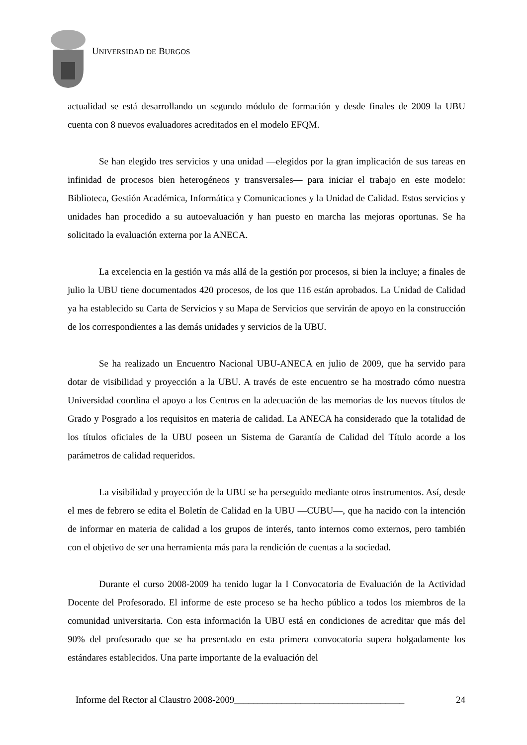UNIVERSIDAD DE BURGOS
actualidad se está desarrollando un segundo módulo de formación y desde finales de 2009 la UBU cuenta con 8 nuevos evaluadores acreditados en el modelo EFQM.
Se han elegido tres servicios y una unidad —elegidos por la gran implicación de sus tareas en infinidad de procesos bien heterogéneos y transversales— para iniciar el trabajo en este modelo: Biblioteca, Gestión Académica, Informática y Comunicaciones y la Unidad de Calidad. Estos servicios y unidades han procedido a su autoevaluación y han puesto en marcha las mejoras oportunas. Se ha solicitado la evaluación externa por la ANECA.
La excelencia en la gestión va más allá de la gestión por procesos, si bien la incluye; a finales de julio la UBU tiene documentados 420 procesos, de los que 116 están aprobados. La Unidad de Calidad ya ha establecido su Carta de Servicios y su Mapa de Servicios que servirán de apoyo en la construcción de los correspondientes a las demás unidades y servicios de la UBU.
Se ha realizado un Encuentro Nacional UBU-ANECA en julio de 2009, que ha servido para dotar de visibilidad y proyección a la UBU. A través de este encuentro se ha mostrado cómo nuestra Universidad coordina el apoyo a los Centros en la adecuación de las memorias de los nuevos títulos de Grado y Posgrado a los requisitos en materia de calidad. La ANECA ha considerado que la totalidad de los títulos oficiales de la UBU poseen un Sistema de Garantía de Calidad del Título acorde a los parámetros de calidad requeridos.
La visibilidad y proyección de la UBU se ha perseguido mediante otros instrumentos. Así, desde el mes de febrero se edita el Boletín de Calidad en la UBU —CUBU—, que ha nacido con la intención de informar en materia de calidad a los grupos de interés, tanto internos como externos, pero también con el objetivo de ser una herramienta más para la rendición de cuentas a la sociedad.
Durante el curso 2008-2009 ha tenido lugar la I Convocatoria de Evaluación de la Actividad Docente del Profesorado. El informe de este proceso se ha hecho público a todos los miembros de la comunidad universitaria. Con esta información la UBU está en condiciones de acreditar que más del 90% del profesorado que se ha presentado en esta primera convocatoria supera holgadamente los estándares establecidos. Una parte importante de la evaluación del
Informe del Rector al Claustro 2008-2009____________________________________ 24